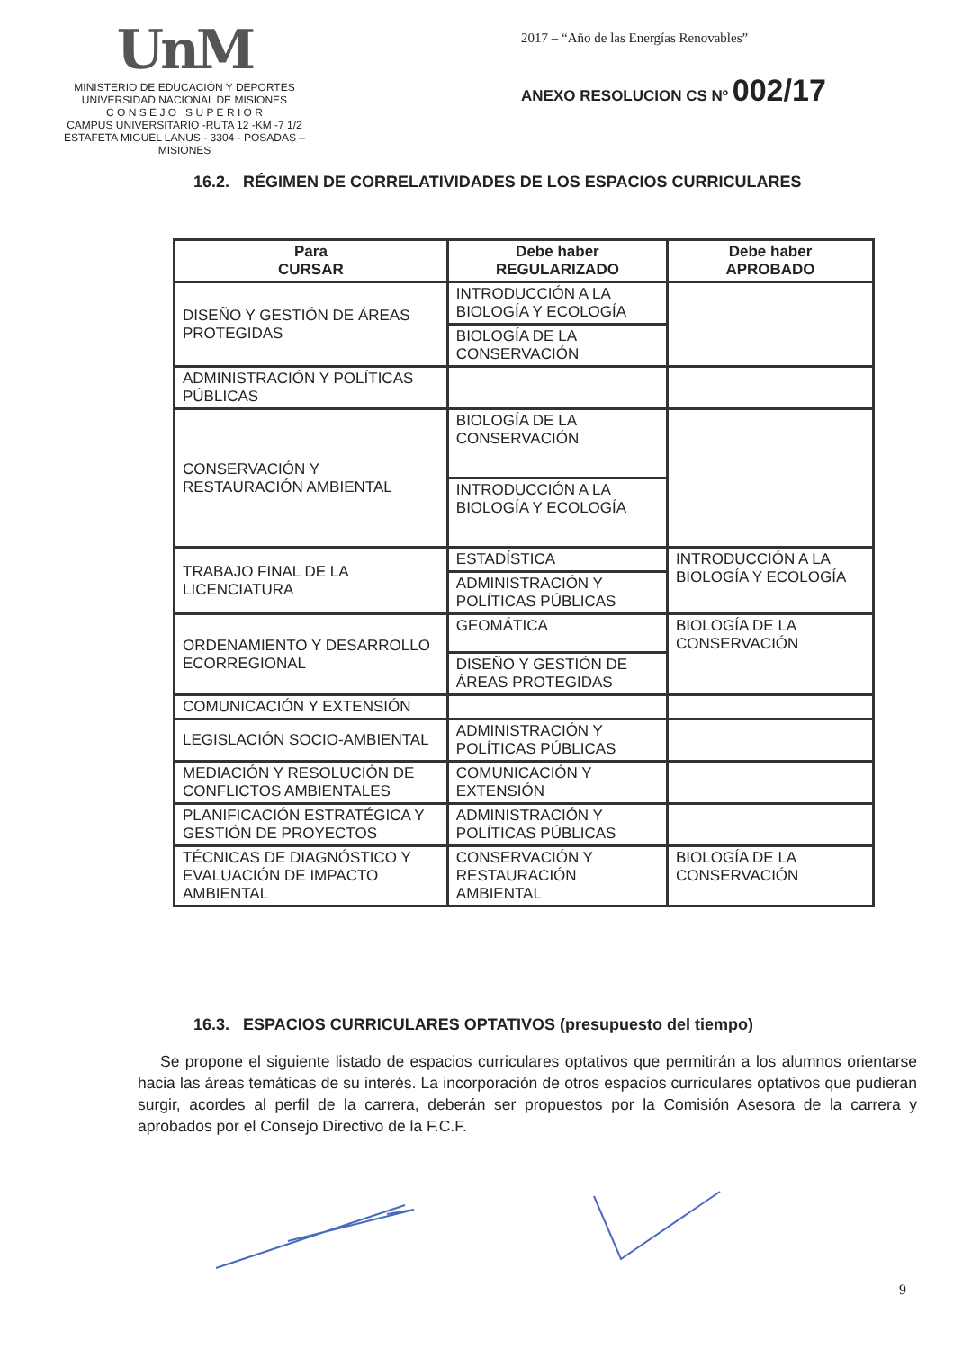UnM
MINISTERIO DE EDUCACIÓN Y DEPORTES
UNIVERSIDAD NACIONAL DE MISIONES
C O N S E J O S U P E R I O R
CAMPUS UNIVERSITARIO -RUTA 12 -KM -7 1/2
ESTAFETA MIGUEL LANUS - 3304 - POSADAS – MISIONES
2017 – “Año de las Energías Renovables”
ANEXO RESOLUCION CS Nº 002/17
16.2. RÉGIMEN DE CORRELATIVIDADES DE LOS ESPACIOS CURRICULARES
| Para CURSAR | Debe haber REGULARIZADO | Debe haber APROBADO |
| --- | --- | --- |
| DISEÑO Y GESTIÓN DE ÁREAS PROTEGIDAS | INTRODUCCIÓN A LA BIOLOGÍA Y ECOLOGÍA | |
| | BIOLOGÍA DE LA CONSERVACIÓN | |
| ADMINISTRACIÓN Y POLÍTICAS PÚBLICAS | | |
| CONSERVACIÓN Y RESTAURACIÓN AMBIENTAL | BIOLOGÍA DE LA CONSERVACIÓN | |
| | INTRODUCCIÓN A LA BIOLOGÍA Y ECOLOGÍA | |
| TRABAJO FINAL DE LA LICENCIATURA | ESTADÍSTICA | INTRODUCCIÓN A LA BIOLOGÍA Y ECOLOGÍA |
| | ADMINISTRACIÓN Y POLÍTICAS PÚBLICAS | |
| ORDENAMIENTO Y DESARROLLO ECORREGIONAL | GEOMÁTICA | BIOLOGÍA DE LA CONSERVACIÓN |
| | DISEÑO Y GESTIÓN DE ÁREAS PROTEGIDAS | |
| COMUNICACIÓN Y EXTENSIÓN | | |
| LEGISLACIÓN SOCIO-AMBIENTAL | ADMINISTRACIÓN Y POLÍTICAS PÚBLICAS | |
| MEDIACIÓN Y RESOLUCIÓN DE CONFLICTOS AMBIENTALES | COMUNICACIÓN Y EXTENSIÓN | |
| PLANIFICACIÓN ESTRATÉGICA Y GESTIÓN DE PROYECTOS | ADMINISTRACIÓN Y POLÍTICAS PÚBLICAS | |
| TÉCNICAS DE DIAGNÓSTICO Y EVALUACIÓN DE IMPACTO AMBIENTAL | CONSERVACIÓN Y RESTAURACIÓN AMBIENTAL | BIOLOGÍA DE LA CONSERVACIÓN |
16.3. ESPACIOS CURRICULARES OPTATIVOS (presupuesto del tiempo)
Se propone el siguiente listado de espacios curriculares optativos que permitirán a los alumnos orientarse hacia las áreas temáticas de su interés. La incorporación de otros espacios curriculares optativos que pudieran surgir, acordes al perfil de la carrera, deberán ser propuestos por la Comisión Asesora de la carrera y aprobados por el Consejo Directivo de la F.C.F.
9